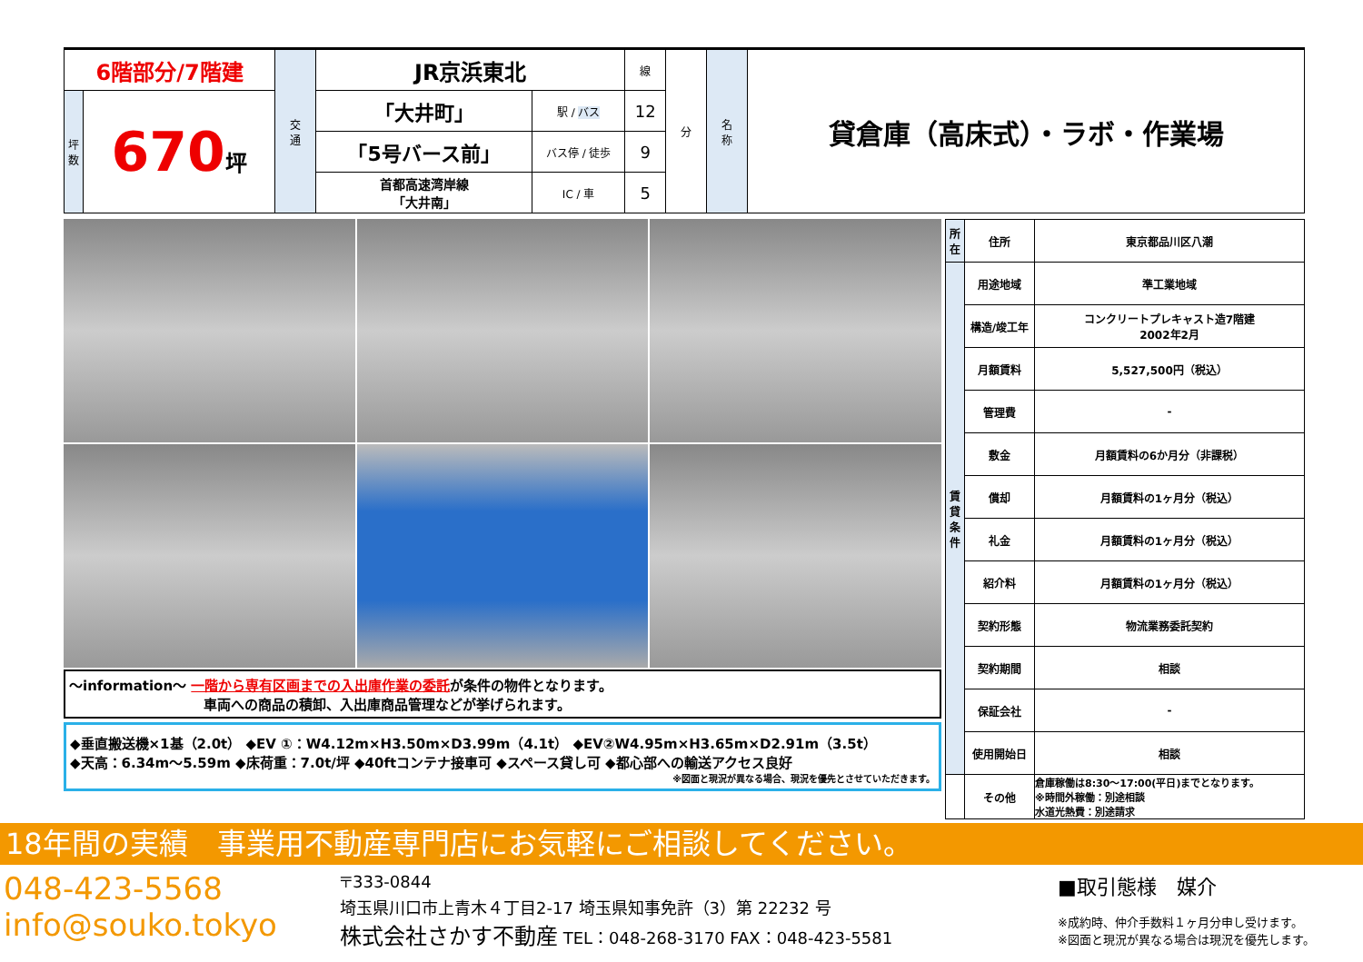| 6階部分/7階建 | | 交 通 | JR京浜東北 | | 線 | 分 | 名 称 | 貸倉庫（高床式）・ラボ・作業場 |
| 坪 数 | 670 坪 | | 「大井町」 | 駅 / バス | 12 | | | |
| | | | 「5号バース前」 | バス停 / 徒歩 | 9 | | | |
| | | | 首都高速湾岸線 「大井南」 | IC / 車 | 5 | | | |
～information～ 一階から専有区画までの入出庫作業の委託が条件の物件となります。
車両への商品の積卸、入出庫商品管理などが挙げられます。
◆垂直搬送機×1基（2.0t） ◆EV ①：W4.12m×H3.50m×D3.99m（4.1t） ◆EV②W4.95m×H3.65m×D2.91m（3.5t）
◆天高：6.34m～5.59m ◆床荷重：7.0t/坪 ◆40ftコンテナ接車可 ◆スペース貸し可 ◆都心部への輸送アクセス良好
※図面と現況が異なる場合、現況を優先とさせていただきます。
| 所在 | 住所 | 東京都品川区八潮 |
| 賃貸条件 | 用途地域 | 準工業地域 |
| | 構造/竣工年 | コンクリートプレキャスト造7階建 2002年2月 |
| | 月額賃料 | 5,527,500円（税込） |
| | 管理費 | - |
| | 敷金 | 月額賃料の6か月分（非課税） |
| | 償却 | 月額賃料の1ヶ月分（税込） |
| | 礼金 | 月額賃料の1ヶ月分（税込） |
| | 紹介料 | 月額賃料の1ヶ月分（税込） |
| | 契約形態 | 物流業務委託契約 |
| | 契約期間 | 相談 |
| | 保証会社 | - |
| | 使用開始日 | 相談 |
| | その他 | 倉庫稼働は8:30～17:00(平日)までとなります。 ※時間外稼働：別途相談 水道光熱費：別途請求 |
18年間の実績　事業用不動産専門店にお気軽にご相談してください。
048-423-5568
info@souko.tokyo
〒333-0844
埼玉県川口市上青木４丁目2-17 埼玉県知事免許（3）第 22232 号
株式会社さかす不動産 TEL：048-268-3170 FAX：048-423-5581
■取引態様　媒介
※成約時、仲介手数料１ヶ月分申し受けます。
※図面と現況が異なる場合は現況を優先します。